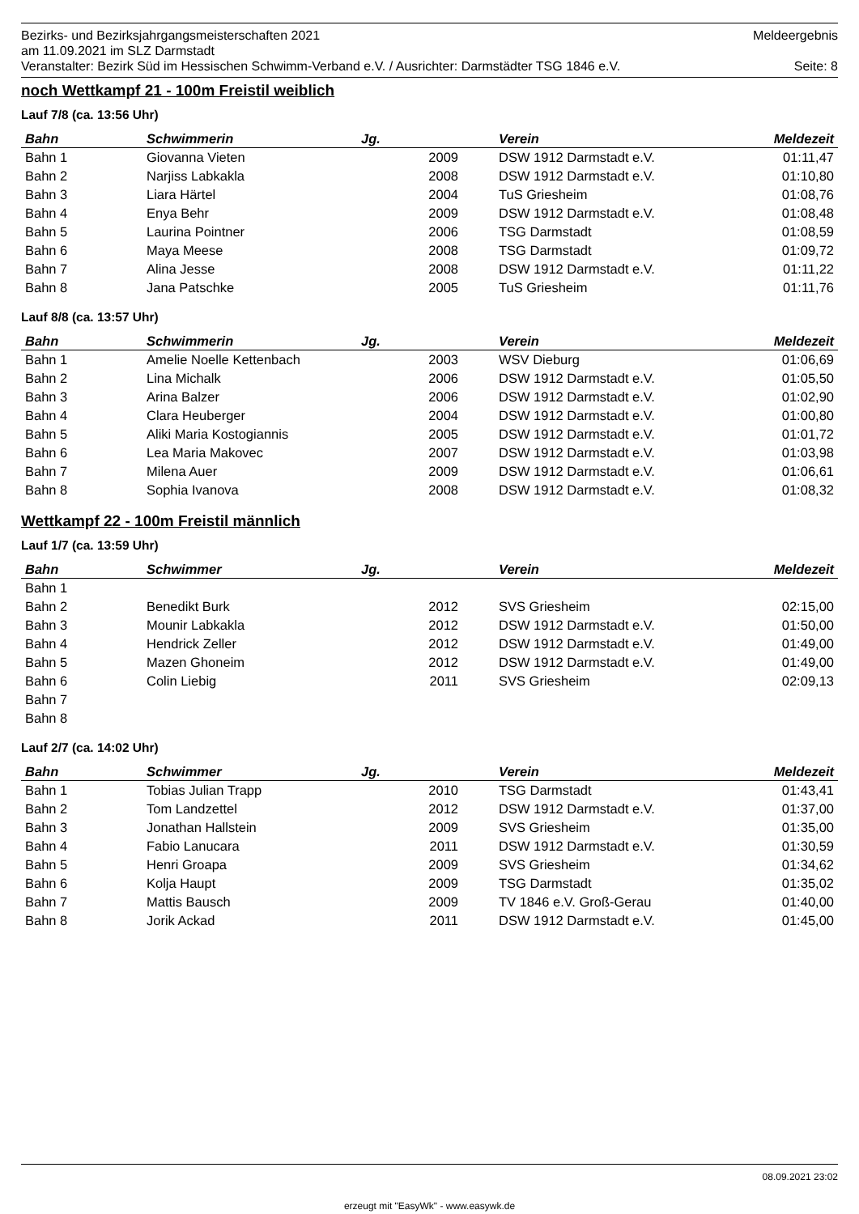Bezirks- und Bezirksjahrgangsmeisterschaften 2021 Meldeergebnis
am 11.09.2021 im SLZ Darmstadt
Veranstalter: Bezirk Süd im Hessischen Schwimm-Verband e.V. / Ausrichter: Darmstädter TSG 1846 e.V. Seite: 8
noch Wettkampf 21 - 100m Freistil weiblich
Lauf 7/8 (ca. 13:56 Uhr)
| Bahn | Schwimmerin | Jg. | Verein | Meldezeit |
| --- | --- | --- | --- | --- |
| Bahn 1 | Giovanna Vieten | 2009 | DSW 1912 Darmstadt e.V. | 01:11,47 |
| Bahn 2 | Narjiss Labkakla | 2008 | DSW 1912 Darmstadt e.V. | 01:10,80 |
| Bahn 3 | Liara Härtel | 2004 | TuS Griesheim | 01:08,76 |
| Bahn 4 | Enya Behr | 2009 | DSW 1912 Darmstadt e.V. | 01:08,48 |
| Bahn 5 | Laurina Pointner | 2006 | TSG Darmstadt | 01:08,59 |
| Bahn 6 | Maya Meese | 2008 | TSG Darmstadt | 01:09,72 |
| Bahn 7 | Alina Jesse | 2008 | DSW 1912 Darmstadt e.V. | 01:11,22 |
| Bahn 8 | Jana Patschke | 2005 | TuS Griesheim | 01:11,76 |
Lauf 8/8 (ca. 13:57 Uhr)
| Bahn | Schwimmerin | Jg. | Verein | Meldezeit |
| --- | --- | --- | --- | --- |
| Bahn 1 | Amelie Noelle Kettenbach | 2003 | WSV Dieburg | 01:06,69 |
| Bahn 2 | Lina Michalk | 2006 | DSW 1912 Darmstadt e.V. | 01:05,50 |
| Bahn 3 | Arina Balzer | 2006 | DSW 1912 Darmstadt e.V. | 01:02,90 |
| Bahn 4 | Clara Heuberger | 2004 | DSW 1912 Darmstadt e.V. | 01:00,80 |
| Bahn 5 | Aliki Maria Kostogiannis | 2005 | DSW 1912 Darmstadt e.V. | 01:01,72 |
| Bahn 6 | Lea Maria Makovec | 2007 | DSW 1912 Darmstadt e.V. | 01:03,98 |
| Bahn 7 | Milena Auer | 2009 | DSW 1912 Darmstadt e.V. | 01:06,61 |
| Bahn 8 | Sophia Ivanova | 2008 | DSW 1912 Darmstadt e.V. | 01:08,32 |
Wettkampf 22 - 100m Freistil männlich
Lauf 1/7 (ca. 13:59 Uhr)
| Bahn | Schwimmer | Jg. | Verein | Meldezeit |
| --- | --- | --- | --- | --- |
| Bahn 1 | | | | |
| Bahn 2 | Benedikt Burk | 2012 | SVS Griesheim | 02:15,00 |
| Bahn 3 | Mounir Labkakla | 2012 | DSW 1912 Darmstadt e.V. | 01:50,00 |
| Bahn 4 | Hendrick Zeller | 2012 | DSW 1912 Darmstadt e.V. | 01:49,00 |
| Bahn 5 | Mazen Ghoneim | 2012 | DSW 1912 Darmstadt e.V. | 01:49,00 |
| Bahn 6 | Colin Liebig | 2011 | SVS Griesheim | 02:09,13 |
| Bahn 7 | | | | |
| Bahn 8 | | | | |
Lauf 2/7 (ca. 14:02 Uhr)
| Bahn | Schwimmer | Jg. | Verein | Meldezeit |
| --- | --- | --- | --- | --- |
| Bahn 1 | Tobias Julian Trapp | 2010 | TSG Darmstadt | 01:43,41 |
| Bahn 2 | Tom Landzettel | 2012 | DSW 1912 Darmstadt e.V. | 01:37,00 |
| Bahn 3 | Jonathan Hallstein | 2009 | SVS Griesheim | 01:35,00 |
| Bahn 4 | Fabio Lanucara | 2011 | DSW 1912 Darmstadt e.V. | 01:30,59 |
| Bahn 5 | Henri Groapa | 2009 | SVS Griesheim | 01:34,62 |
| Bahn 6 | Kolja Haupt | 2009 | TSG Darmstadt | 01:35,02 |
| Bahn 7 | Mattis Bausch | 2009 | TV 1846 e.V. Groß-Gerau | 01:40,00 |
| Bahn 8 | Jorik Ackad | 2011 | DSW 1912 Darmstadt e.V. | 01:45,00 |
08.09.2021 23:02
erzeugt mit "EasyWk" - www.easywk.de